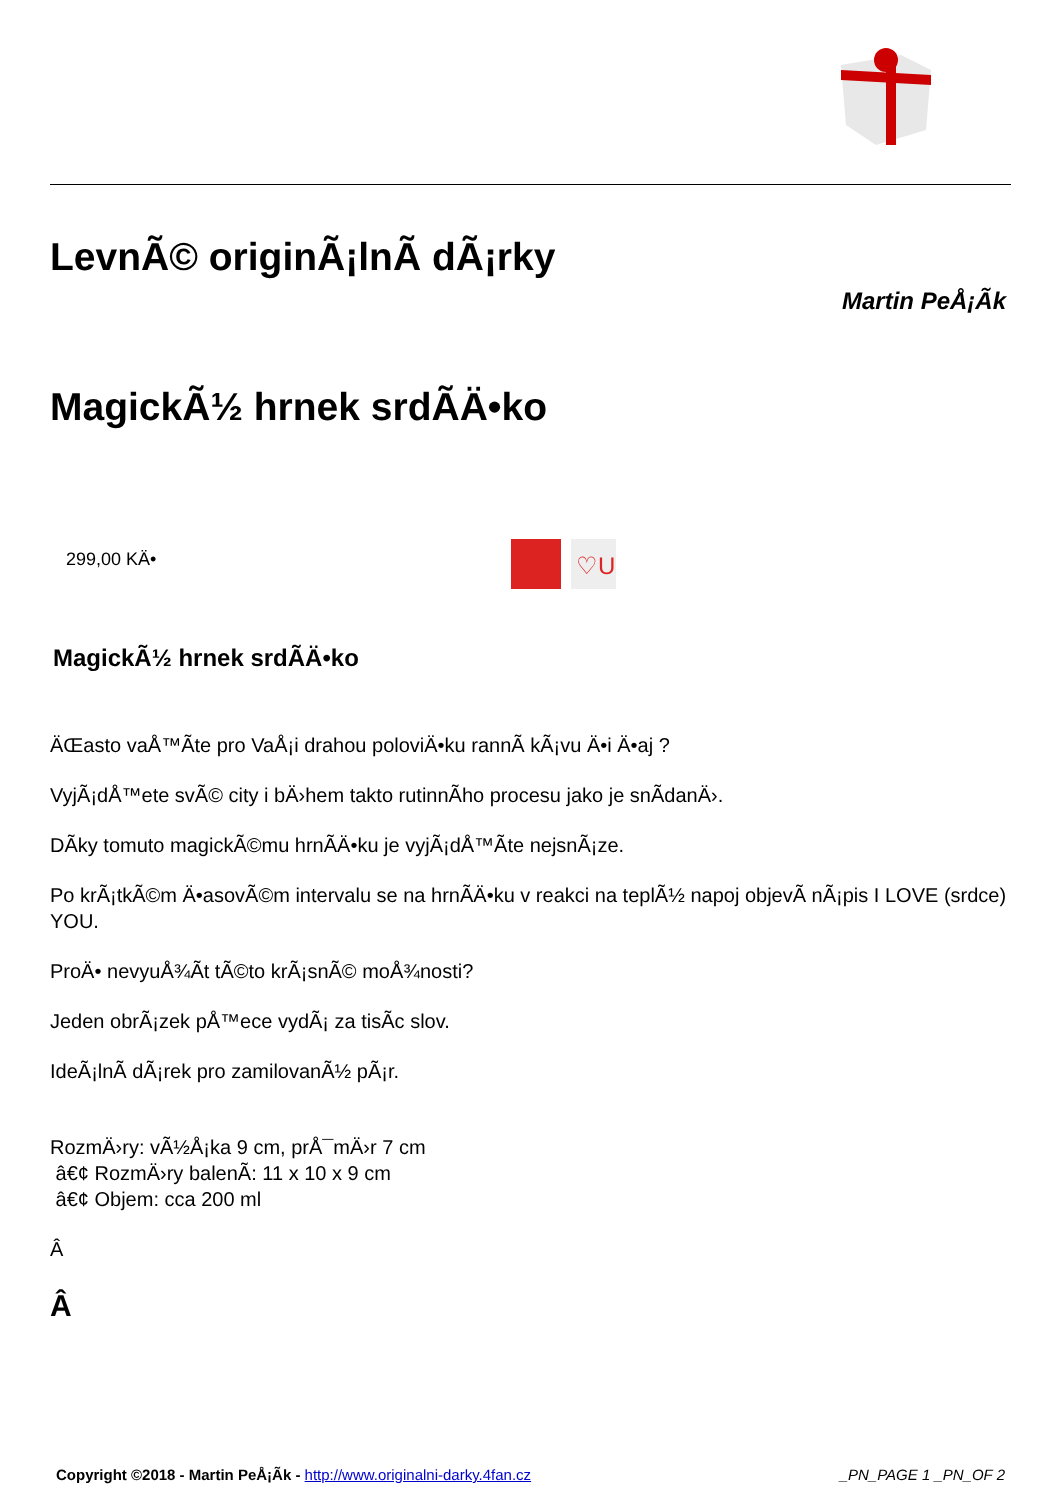LevnÃ© originÃ¡lnÃ­ dÃ¡rky
Martin PeÅ¡Ã­k
MagickÃ½ hrnek srdÃ­Ä•ko
299,00 KÄ•
♡U
MagickÃ½ hrnek srdÃ­Ä•ko
ÄŒasto vaÅ™Ã­te pro VaÅ¡i drahou poloviÄ•ku rannÃ­ kÃ¡vu Ä•i Ä•aj ?
VyjÃ¡dÅ™ete svÃ© city i bÄ›hem takto rutinnÃ­ho procesu jako je snÃ­danÄ›.
DÃ­ky tomuto magickÃ©mu hrnÃ­Ä•ku je vyjÃ¡dÅ™Ã­te nejsnÃ¡ze.
Po krÃ¡tkÃ©m Ä•asovÃ©m intervalu se na hrnÃ­Ä•ku v reakci na teplÃ½ napoj objevÃ­ nÃ¡pis I LOVE (srdce) YOU.
ProÄ• nevyuÅ¾Ã­t tÃ©to krÃ¡snÃ© moÅ¾nosti?
Jeden obrÃ¡zek pÅ™ece vydÃ¡ za tisÃ­c slov.
IdeÃ¡lnÃ­ dÃ¡rek pro zamilovanÃ½ pÃ¡r.
RozmÄ›ry: vÃ½Å¡ka 9 cm, prÅ¯mÄ›r 7 cm
â€¢ RozmÄ›ry balenÃ­: 11 x 10 x 9 cm
â€¢ Objem: cca 200 ml
Â
Â
Copyright ©2018 - Martin PeÅ¡Ã­k - http://www.originalni-darky.4fan.cz _PN_PAGE 1 _PN_OF 2